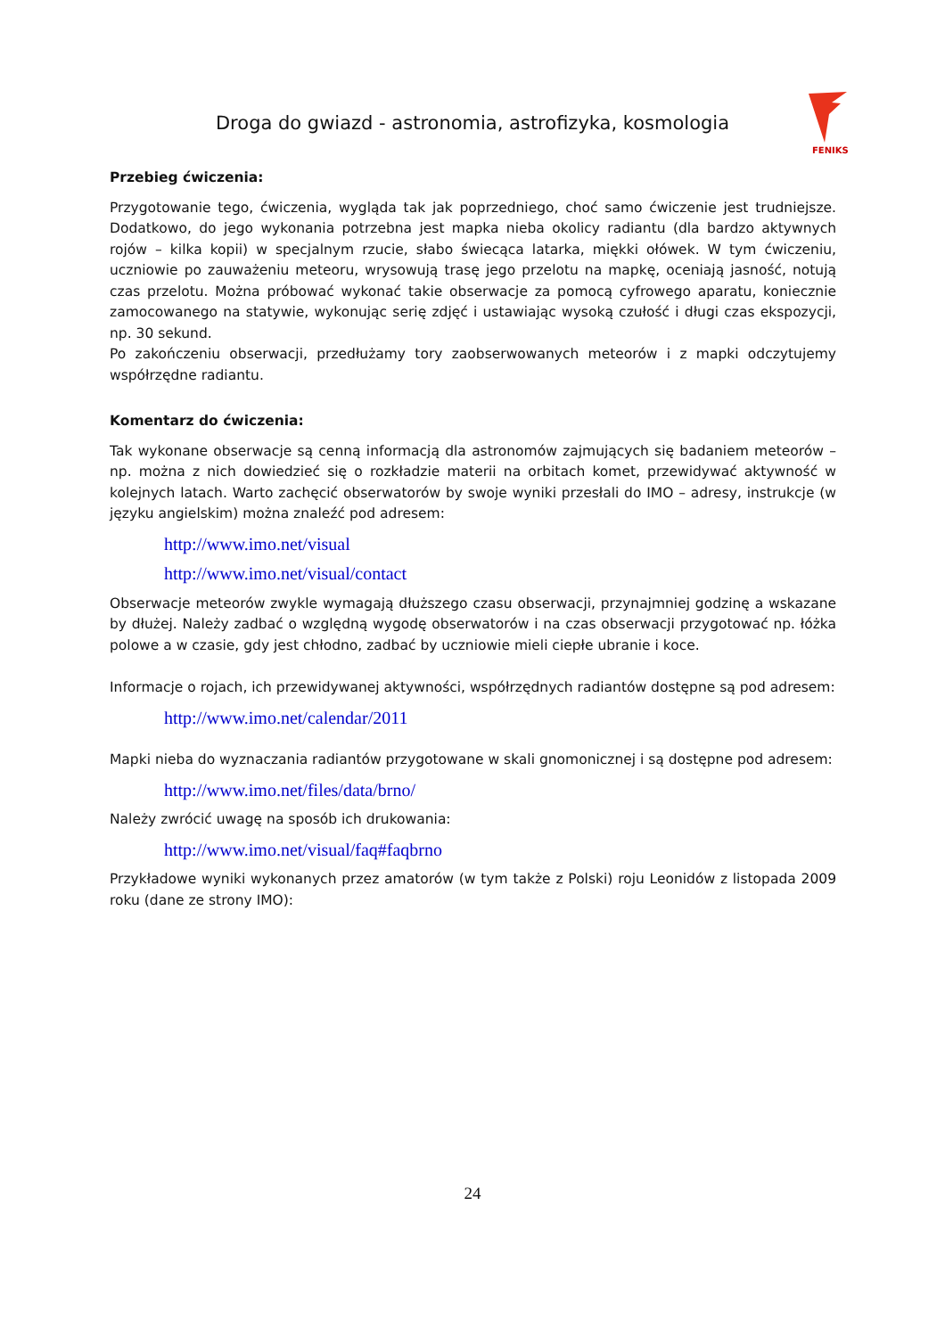Droga do gwiazd - astronomia, astrofizyka, kosmologia
FENIKS
Przebieg ćwiczenia:
Przygotowanie tego, ćwiczenia, wygląda tak jak poprzedniego, choć samo ćwiczenie jest trudniejsze. Dodatkowo, do jego wykonania potrzebna jest mapka nieba okolicy radiantu (dla bardzo aktywnych rojów – kilka kopii) w specjalnym rzucie, słabo świecąca latarka, miękki ołówek. W tym ćwiczeniu, uczniowie po zauważeniu meteoru, wrysowują trasę jego przelotu na mapkę, oceniają jasność, notują czas przelotu. Można próbować wykonać takie obserwacje za pomocą cyfrowego aparatu, koniecznie zamocowanego na statywie, wykonując serię zdjęć i ustawiając wysoką czułość i długi czas ekspozycji, np. 30 sekund.
Po zakończeniu obserwacji, przedłużamy tory zaobserwowanych meteorów i z mapki odczytujemy współrzędne radiantu.
Komentarz do ćwiczenia:
Tak wykonane obserwacje są cenną informacją dla astronomów zajmujących się badaniem meteorów – np. można z nich dowiedzieć się o rozkładzie materii na orbitach komet, przewidywać aktywność w kolejnych latach. Warto zachęcić obserwatorów by swoje wyniki przesłali do IMO – adresy, instrukcje (w języku angielskim) można znaleźć pod adresem:
http://www.imo.net/visual
http://www.imo.net/visual/contact
Obserwacje meteorów zwykle wymagają dłuższego czasu obserwacji, przynajmniej godzinę a wskazane by dłużej. Należy zadbać o względną wygodę obserwatorów i na czas obserwacji przygotować np. łóżka polowe a w czasie, gdy jest chłodno, zadbać by uczniowie mieli ciepłe ubranie i koce.
Informacje o rojach, ich przewidywanej aktywności, współrzędnych radiantów dostępne są pod adresem:
http://www.imo.net/calendar/2011
Mapki nieba do wyznaczania radiantów przygotowane w skali gnomonicznej i są dostępne pod adresem:
http://www.imo.net/files/data/brno/
Należy zwrócić uwagę na sposób ich drukowania:
http://www.imo.net/visual/faq#faqbrno
Przykładowe wyniki wykonanych przez amatorów (w tym także z Polski) roju Leonidów z listopada 2009 roku (dane ze strony IMO):
24